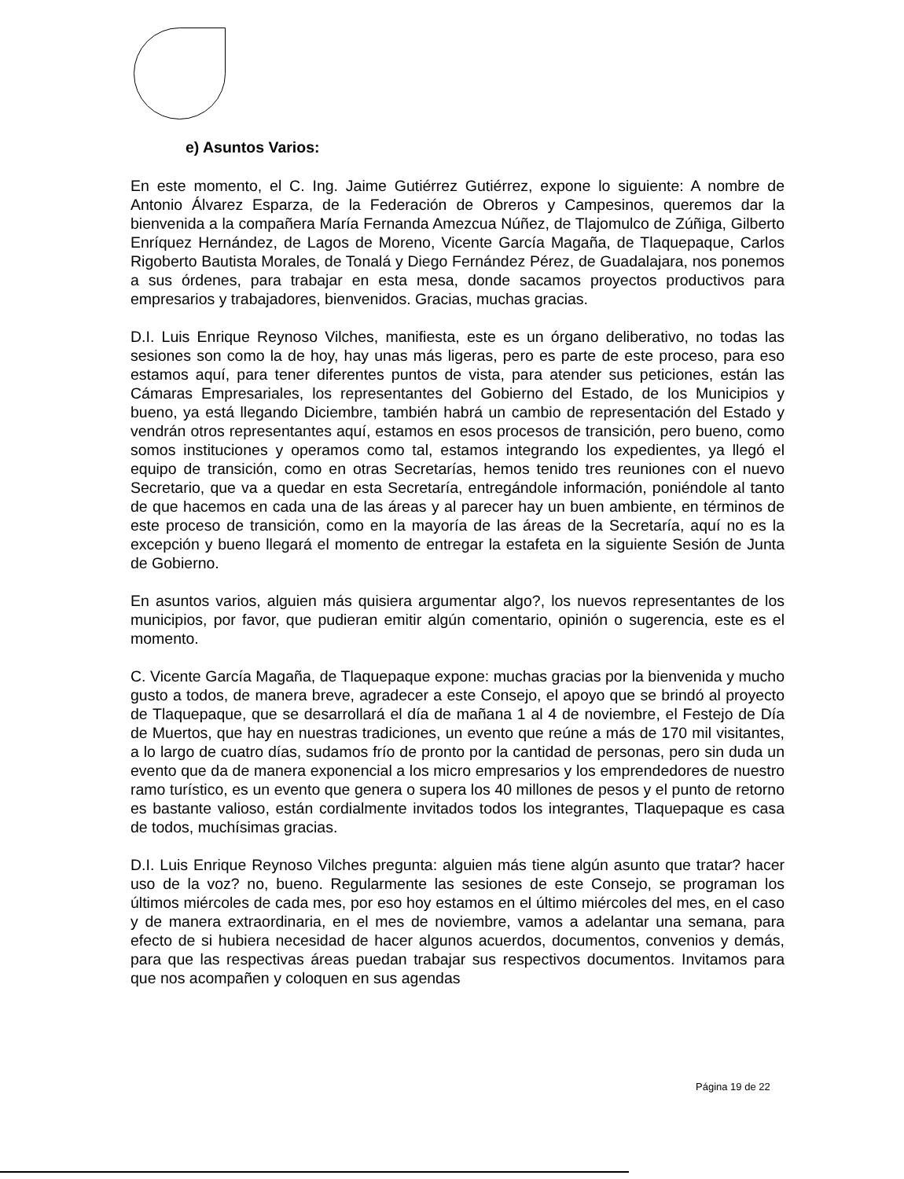e) Asuntos Varios:
En este momento, el C. Ing. Jaime Gutiérrez Gutiérrez, expone lo siguiente: A nombre de Antonio Álvarez Esparza, de la Federación de Obreros y Campesinos, queremos dar la bienvenida a la compañera María Fernanda Amezcua Núñez, de Tlajomulco de Zúñiga, Gilberto Enríquez Hernández, de Lagos de Moreno, Vicente García Magaña, de Tlaquepaque, Carlos Rigoberto Bautista Morales, de Tonalá y Diego Fernández Pérez, de Guadalajara, nos ponemos a sus órdenes, para trabajar en esta mesa, donde sacamos proyectos productivos para empresarios y trabajadores, bienvenidos. Gracias, muchas gracias.
D.I. Luis Enrique Reynoso Vilches, manifiesta, este es un órgano deliberativo, no todas las sesiones son como la de hoy, hay unas más ligeras, pero es parte de este proceso, para eso estamos aquí, para tener diferentes puntos de vista, para atender sus peticiones, están las Cámaras Empresariales, los representantes del Gobierno del Estado, de los Municipios y bueno, ya está llegando Diciembre, también habrá un cambio de representación del Estado y vendrán otros representantes aquí, estamos en esos procesos de transición, pero bueno, como somos instituciones y operamos como tal, estamos integrando los expedientes, ya llegó el equipo de transición, como en otras Secretarías, hemos tenido tres reuniones con el nuevo Secretario, que va a quedar en esta Secretaría, entregándole información, poniéndole al tanto de que hacemos en cada una de las áreas y al parecer hay un buen ambiente, en términos de este proceso de transición, como en la mayoría de las áreas de la Secretaría, aquí no es la excepción y bueno llegará el momento de entregar la estafeta en la siguiente Sesión de Junta de Gobierno.
En asuntos varios, alguien más quisiera argumentar algo?, los nuevos representantes de los municipios, por favor, que pudieran emitir algún comentario, opinión o sugerencia, este es el momento.
C. Vicente García Magaña, de Tlaquepaque expone: muchas gracias por la bienvenida y mucho gusto a todos, de manera breve, agradecer a este Consejo, el apoyo que se brindó al proyecto de Tlaquepaque, que se desarrollará el día de mañana 1 al 4 de noviembre, el Festejo de Día de Muertos, que hay en nuestras tradiciones, un evento que reúne a más de 170 mil visitantes, a lo largo de cuatro días, sudamos frío de pronto por la cantidad de personas, pero sin duda un evento que da de manera exponencial a los micro empresarios y los emprendedores de nuestro ramo turístico, es un evento que genera o supera los 40 millones de pesos y el punto de retorno es bastante valioso, están cordialmente invitados todos los integrantes, Tlaquepaque es casa de todos, muchísimas gracias.
D.I. Luis Enrique Reynoso Vilches pregunta: alguien más tiene algún asunto que tratar? hacer uso de la voz? no, bueno. Regularmente las sesiones de este Consejo, se programan los últimos miércoles de cada mes, por eso hoy estamos en el último miércoles del mes, en el caso y de manera extraordinaria, en el mes de noviembre, vamos a adelantar una semana, para efecto de si hubiera necesidad de hacer algunos acuerdos, documentos, convenios y demás, para que las respectivas áreas puedan trabajar sus respectivos documentos. Invitamos para que nos acompañen y coloquen en sus agendas
Página 19 de 22